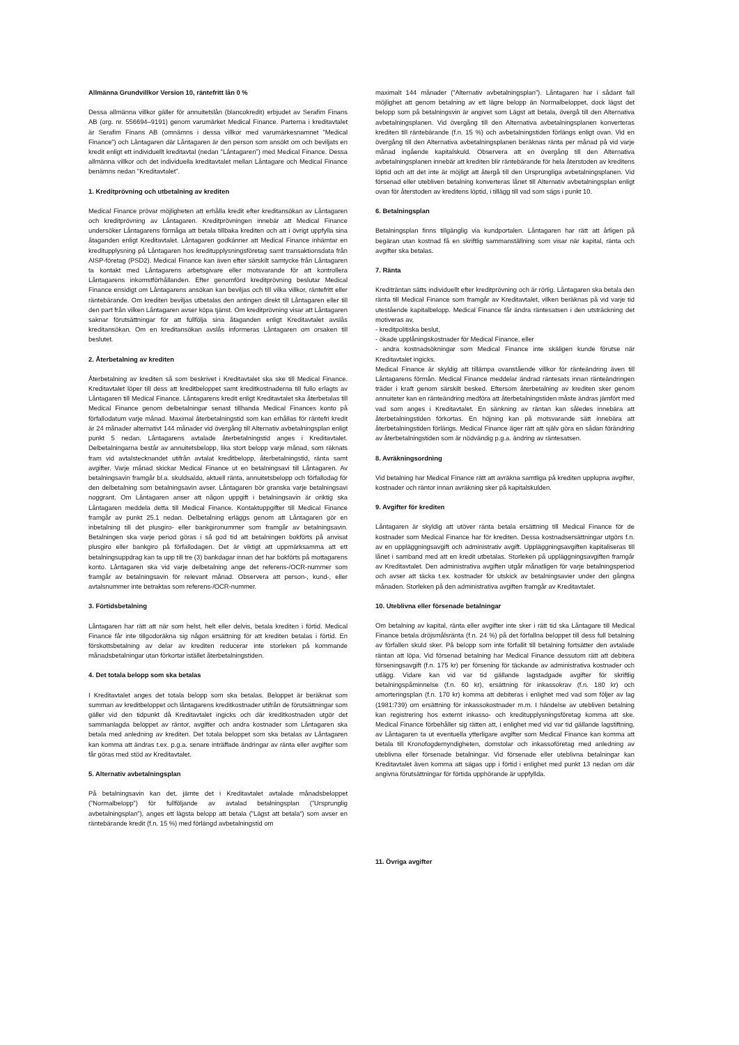Allmänna Grundvillkor Version 10, räntefritt lån 0 %
Dessa allmänna villkor gäller för annuitetslån (blancokredit) erbjudet av Serafim Finans AB (org. nr. 556694–9191) genom varumärket Medical Finance. Parterna i kreditavtalet är Serafim Finans AB (omnämns i dessa villkor med varumärkesnamnet ”Medical Finance”) och Låntagaren där Låntagaren är den person som ansökt om och beviljats en kredit enligt ett individuellt kreditavtal (nedan "Låntagaren") med Medical Finance. Dessa allmänna villkor och det individuella kreditavtalet mellan Låntagare och Medical Finance benämns nedan "Kreditavtalet".
1. Kreditprövning och utbetalning av krediten
Medical Finance prövar möjligheten att erhålla kredit efter kreditansökan av Låntagaren och kreditprövning av Låntagaren. Kreditprövningen innebär att Medical Finance undersöker Låntagarens förmåga att betala tillbaka krediten och att i övrigt uppfylla sina åtaganden enligt Kreditavtalet. Låntagaren godkänner att Medical Finance inhämtar en kreditupplysning på Låntagaren hos kreditupplysningsföretag samt transaktionsdata från AISP-företag (PSD2). Medical Finance kan även efter särskilt samtycke från Låntagaren ta kontakt med Låntagarens arbetsgivare eller motsvarande för att kontrollera Låntagarens inkomstförhållanden. Efter genomförd kreditprövning beslutar Medical Finance ensidigt om Låntagarens ansökan kan beviljas och till vilka villkor, räntefritt eller räntebärande. Om krediten beviljas utbetalas den antingen direkt till Låntagaren eller till den part från vilken Låntagaren avser köpa tjänst. Om kreditprövning visar att Låntagaren saknar förutsättningar för att fullfölja sina åtaganden enligt Kreditavtalet avslås kreditansökan. Om en kreditansökan avslås informeras Låntagaren om orsaken till beslutet.
2. Återbetalning av krediten
Återbetalning av krediten så som beskrivet i Kreditavtalet ska ske till Medical Finance. Kreditavtalet löper till dess att kreditbeloppet samt kreditkostnaderna till fullo erlagts av Låntagaren till Medical Finance. Låntagarens kredit enligt Kreditavtalet ska återbetalas till Medical Finance genom delbetalningar senast tillhanda Medical Finances konto på förfallodatum varje månad. Maximal återbetalningstid som kan erhållas för räntefri kredit är 24 månader alternativt 144 månader vid övergång till Alternativ avbetalningsplan enligt punkt 5 nedan. Låntagarens avtalade återbetalningstid anges i Kreditavtalet. Delbetalningarna består av annuitetsbelopp, lika stort belopp varje månad, som räknats fram vid avtalstecknandet utifrån avtalat kreditbelopp, återbetalningstid, ränta samt avgifter. Varje månad skickar Medical Finance ut en betalningsavi till Låntagaren. Av betalningsavin framgår bl.a. skuldsaldo, aktuell ränta, annuitetsbelopp och förfallodag för den delbetalning som betalningsavin avser. Låntagaren bör granska varje betalningsavi noggrant. Om Låntagaren anser att någon uppgift i betalningsavin är oriktig ska Låntagaren meddela detta till Medical Finance. Kontaktuppgifter till Medical Finance framgår av punkt 25.1 nedan. Delbetalning erläggs genom att Låntagaren gör en inbetalning till det plusgiro- eller bankgironummer som framgår av betalningsavin. Betalningen ska varje period göras i så god tid att betalningen bokförts på anvisat plusgiro eller bankgiro på förfallodagen. Det är viktigt att uppmärksamma att ett betalningsuppdrag kan ta upp till tre (3) bankdagar innan det har bokförts på mottagarens konto. Låntagaren ska vid varje delbetalning ange det referens-/OCR-nummer som framgår av betalningsavin för relevant månad. Observera att person-, kund-, eller avtalsnummer inte betraktas som referens-/OCR-nummer.
3. Förtidsbetalning
Låntagaren har rätt att när som helst, helt eller delvis, betala krediten i förtid. Medical Finance får inte tillgodoräkna sig någon ersättning för att krediten betalas i förtid. En förskottsbetalning av delar av krediten reducerar inte storleken på kommande månadsbetalningar utan förkortar istället återbetalningstiden.
4. Det totala belopp som ska betalas
I Kreditavtalet anges det totala belopp som ska betalas. Beloppet är beräknat som summan av kreditbeloppet och låntagarens kreditkostnader utifrån de förutsättningar som gäller vid den tidpunkt då Kreditavtalet ingicks och där kreditkostnaden utgör det sammanlagda beloppet av räntor, avgifter och andra kostnader som Låntagaren ska betala med anledning av krediten. Det totala beloppet som ska betalas av Låntagaren kan komma att ändras t.ex. p.g.a. senare inträffade ändringar av ränta eller avgifter som får göras med stöd av Kreditavtalet.
5. Alternativ avbetalningsplan
På betalningsavin kan det, jämte det i Kreditavtalet avtalade månadsbeloppet (”Normalbelopp”) för fullföljande av avtalad betalningsplan (”Ursprunglig avbetalningsplan”), anges ett lägsta belopp att betala (”Lägst att betala”) som avser en räntebärande kredit (f.n. 15 %) med förlängd avbetalningstid om
maximalt 144 månader (”Alternativ avbetalningsplan”). Låntagaren har i sådant fall möjlighet att genom betalning av ett lägre belopp än Normalbeloppet, dock lägst det belopp som på betalningsvin är angivet som Lägst att betala, övergå till den Alternativa avbetalningsplanen. Vid övergång till den Alternativa avbetalningsplanen konverteras krediten till räntebärande (f.n. 15 %) och avbetalningstiden förlängs enligt ovan. Vid en övergång till den Alternativa avbetalningsplanen beräknas ränta per månad på vid varje månad ingående kapitalskuld. Observera att en övergång till den Alternativa avbetalningsplanen innebär att krediten blir räntebärande för hela återstoden av kreditens löptid och att det inte är möjligt att återgå till den Ursprungliga avbetalningsplanen. Vid försenad eller utebliven betalning konverteras lånet till Alternativ avbetalningsplan enligt ovan för återstoden av kreditens löptid, i tillägg till vad som sägs i punkt 10.
6. Betalningsplan
Betalningsplan finns tillgänglig via kundportalen. Låntagaren har rätt att årligen på begäran utan kostnad få en skriftlig sammanställning som visar när kapital, ränta och avgifter ska betalas.
7. Ränta
Krediträntan sätts individuellt efter kreditprövning och är rörlig. Låntagaren ska betala den ränta till Medical Finance som framgår av Kreditavtalet, vilken beräknas på vid varje tid utestående kapitalbelopp. Medical Finance får ändra räntesatsen i den utsträckning det motiveras av,
- kreditpolitiska beslut,
- ökade upplåningskostnader för Medical Finance, eller
- andra kostnadsökningar som Medical Finance inte skäligen kunde förutse när Kreditavtalet ingicks.
Medical Finance är skyldig att tillämpa ovanstående villkor för ränteändring även till Låntagarens förmån. Medical Finance meddelar ändrad räntesats innan ränteändringen träder i kraft genom särskilt besked. Eftersom återbetalning av krediten sker genom annuiteter kan en ränteändring medföra att återbetalningstiden måste ändras jämfört med vad som anges i Kreditavtalet. En sänkning av räntan kan således innebära att återbetalningstiden förkortas. En höjning kan på motsvarande sätt innebära att återbetalningstiden förlängs. Medical Finance äger rätt att själv göra en sådan förändring av återbetalningstiden som är nödvändig p.g.a. ändring av räntesatsen.
8. Avräkningsordning
Vid betalning har Medical Finance rätt att avräkna samtliga på krediten upplupna avgifter, kostnader och räntor innan avräkning sker på kapitalskulden.
9. Avgifter för krediten
Låntagaren är skyldig att utöver ränta betala ersättning till Medical Finance för de kostnader som Medical Finance har för krediten. Dessa kostnadsersättningar utgörs f.n. av en uppläggningsavgift och administrativ avgift. Uppläggningsavgiften kapitaliseras till lånet i samband med att en kredit utbetalas. Storleken på uppläggningsavgiften framgår av Kreditavtalet. Den administrativa avgiften utgår månatligen för varje betalningsperiod och avser att täcka t.ex. kostnader för utskick av betalningsavier under den gångna månaden. Storleken på den administrativa avgiften framgår av Kreditavtalet.
10. Uteblivna eller försenade betalningar
Om betalning av kapital, ränta eller avgifter inte sker i rätt tid ska Låntagare till Medical Finance betala dröjsmålsränta (f.n. 24 %) på det förfallna beloppet till dess full betalning av förfallen skuld sker. På belopp som inte förfallit till betalning fortsätter den avtalade räntan att löpa. Vid försenad betalning har Medical Finance dessutom rätt att debitera förseningsavgift (f.n. 175 kr) per försening för täckande av administrativa kostnader och utlägg. Vidare kan vid var tid gällande lagstadgade avgifter för skriftlig betalningspåminnelse (f.n. 60 kr), ersättning för inkassokrav (f.n. 180 kr) och amorteringsplan (f.n. 170 kr) komma att debiteras i enlighet med vad som följer av lag (1981:739) om ersättning för inkassokostnader m.m. I händelse av utebliven betalning kan registrering hos externt inkasso- och kreditupplysningsföretag komma att ske. Medical Finance förbehåller sig rätten att, i enlighet med vid var tid gällande lagstiftning, av Låntagaren ta ut eventuella ytterligare avgifter som Medical Finance kan komma att betala till Kronofogdemyndigheten, domstolar och inkassoföretag med anledning av uteblivna eller försenade betalningar. Vid försenade eller uteblivna betalningar kan Kreditavtalet även komma att sägas upp i förtid i enlighet med punkt 13 nedan om där angivna förutsättningar för förtida upphörande är uppfyllda.
11. Övriga avgifter